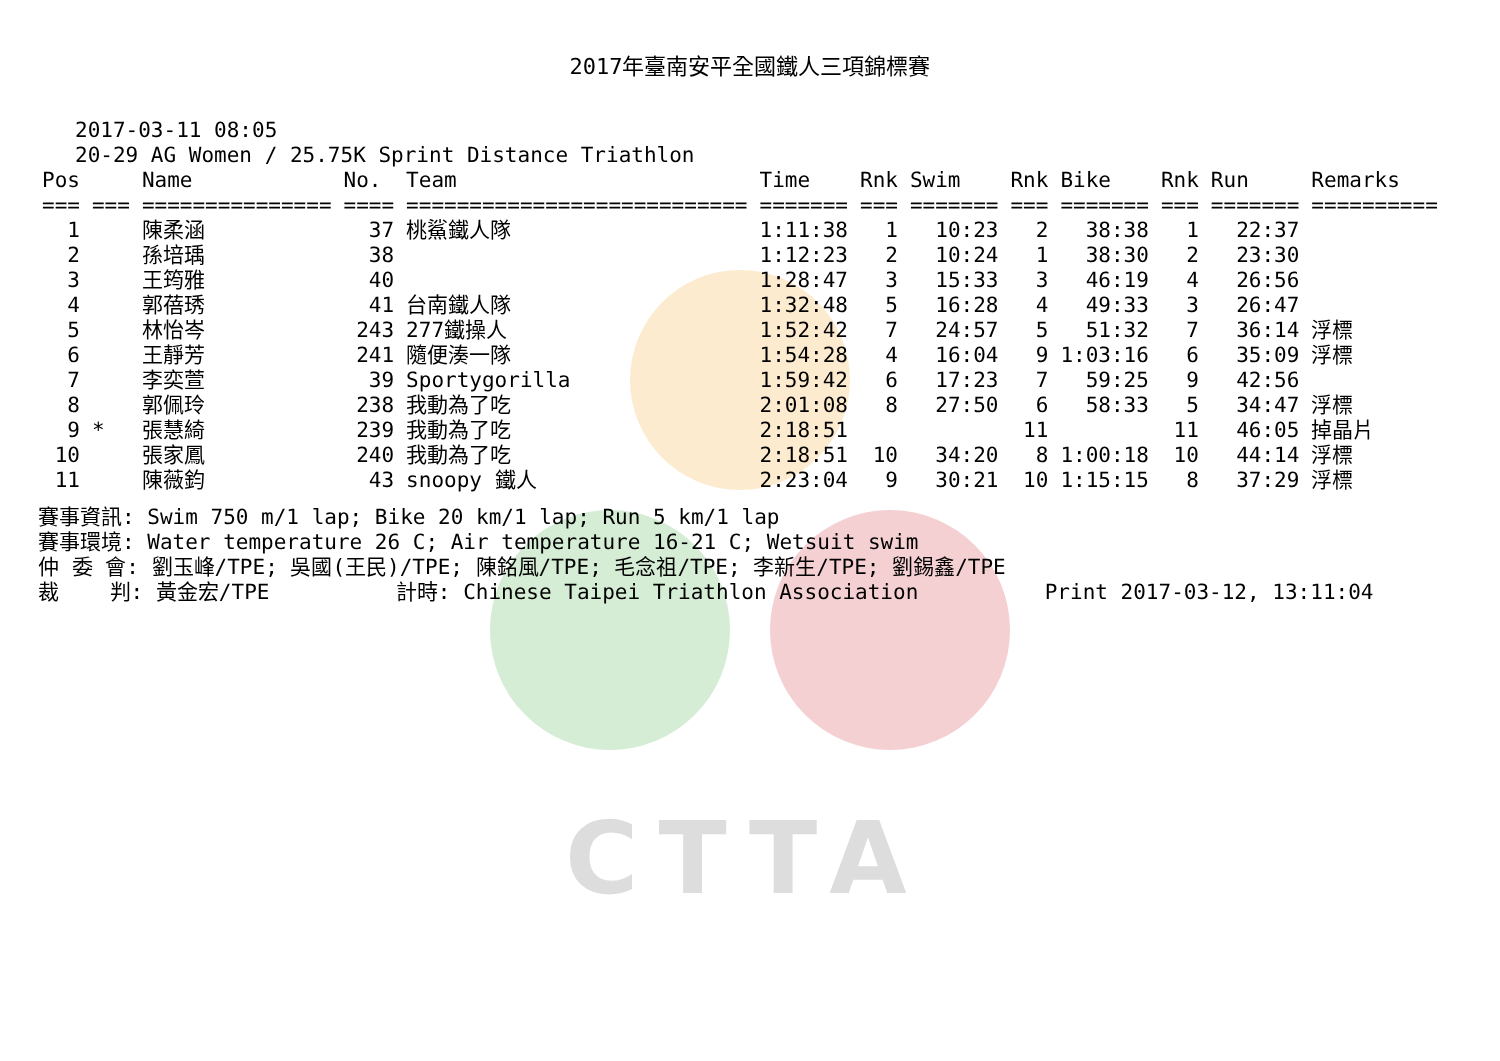CTTA
2017年臺南安平全國鐵人三項錦標賽
2017-03-11 08:05 20-29 AG Women / 25.75K Sprint Distance Triathlon
| Pos | | Name | No. | Team | Time | Rnk | Swim | Rnk | Bike | Rnk | Run | Remarks |
| --- | --- | --- | --- | --- | --- | --- | --- | --- | --- | --- | --- | --- |
| === | === | =============== | ==== | =========================== | ======= | === | ======= | === | ======= | === | ======= | ========== |
| 1 | | 陳柔涵 | 37 | 桃鯊鐵人隊 | 1:11:38 | 1 | 10:23 | 2 | 38:38 | 1 | 22:37 | |
| 2 | | 孫培瑀 | 38 | | 1:12:23 | 2 | 10:24 | 1 | 38:30 | 2 | 23:30 | |
| 3 | | 王筠雅 | 40 | | 1:28:47 | 3 | 15:33 | 3 | 46:19 | 4 | 26:56 | |
| 4 | | 郭蓓琇 | 41 | 台南鐵人隊 | 1:32:48 | 5 | 16:28 | 4 | 49:33 | 3 | 26:47 | |
| 5 | | 林怡岑 | 243 | 277鐵操人 | 1:52:42 | 7 | 24:57 | 5 | 51:32 | 7 | 36:14 | 浮標 |
| 6 | | 王靜芳 | 241 | 隨便湊一隊 | 1:54:28 | 4 | 16:04 | 9 | 1:03:16 | 6 | 35:09 | 浮標 |
| 7 | | 李奕萱 | 39 | Sportygorilla | 1:59:42 | 6 | 17:23 | 7 | 59:25 | 9 | 42:56 | |
| 8 | | 郭佩玲 | 238 | 我動為了吃 | 2:01:08 | 8 | 27:50 | 6 | 58:33 | 5 | 34:47 | 浮標 |
| 9 | * | 張慧綺 | 239 | 我動為了吃 | 2:18:51 | | | 11 | | 11 | 46:05 | 掉晶片 |
| 10 | | 張家鳳 | 240 | 我動為了吃 | 2:18:51 | 10 | 34:20 | 8 | 1:00:18 | 10 | 44:14 | 浮標 |
| 11 | | 陳薇鈞 | 43 | snoopy 鐵人 | 2:23:04 | 9 | 30:21 | 10 | 1:15:15 | 8 | 37:29 | 浮標 |
賽事資訊: Swim 750 m/1 lap; Bike 20 km/1 lap; Run 5 km/1 lap 賽事環境: Water temperature 26 C; Air temperature 16-21 C; Wetsuit swim 仲 委 會: 劉玉峰/TPE; 吳國(王民)/TPE; 陳銘風/TPE; 毛念祖/TPE; 李新生/TPE; 劉錫鑫/TPE 裁 判: 黃金宏/TPE 計時: Chinese Taipei Triathlon Association Print 2017-03-12, 13:11:04